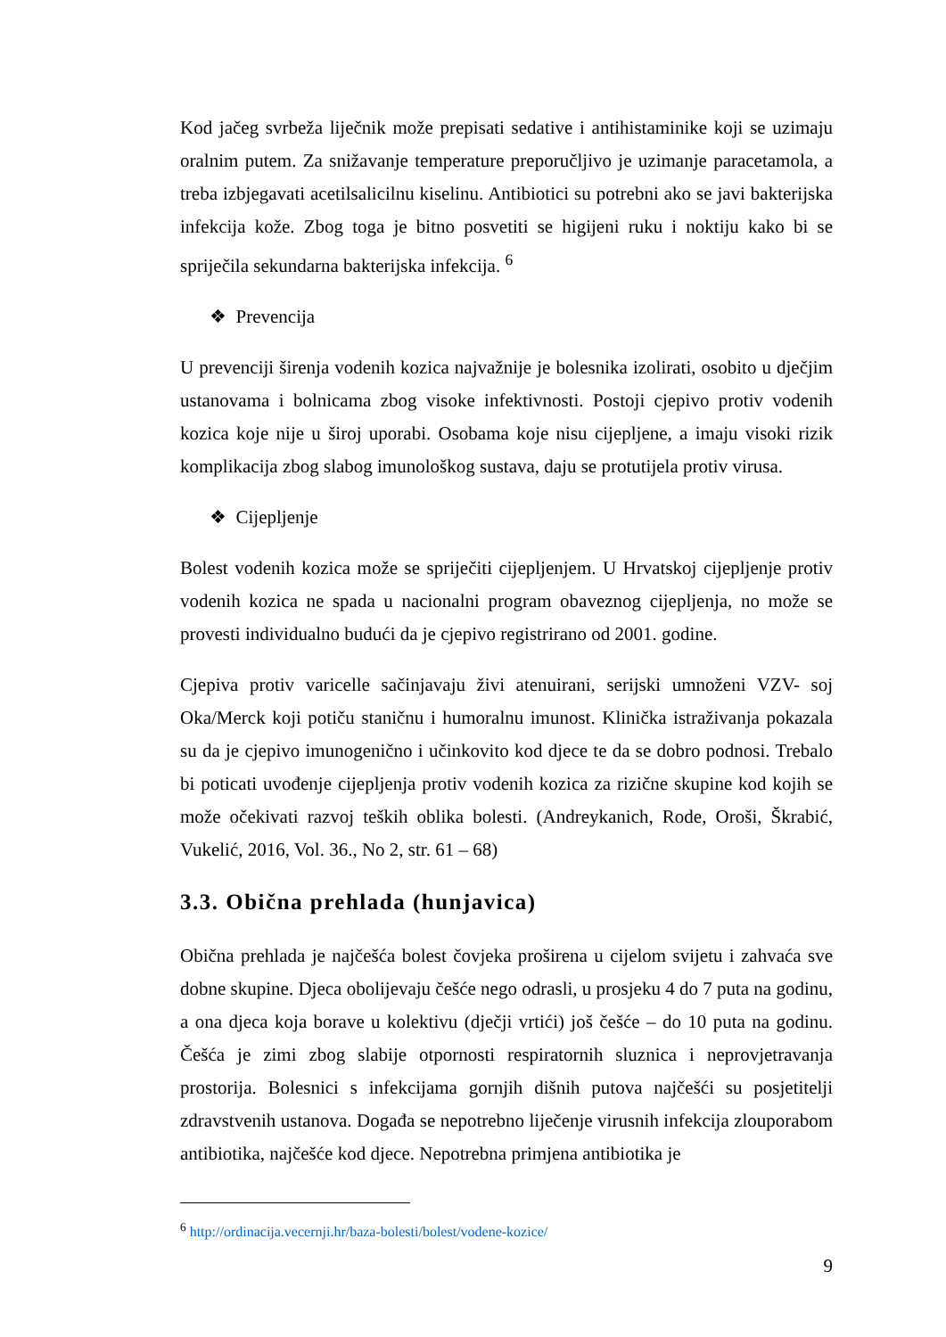Kod jačeg svrbeža liječnik može prepisati sedative i antihistaminike koji se uzimaju oralnim putem. Za snižavanje temperature preporučljivo je uzimanje paracetamola, a treba izbjegavati acetilsalicilnu kiselinu. Antibiotici su potrebni ako se javi bakterijska infekcija kože. Zbog toga je bitno posvetiti se higijeni ruku i noktiju kako bi se spriječila sekundarna bakterijska infekcija. <sup>6</sup>
❖ Prevencija
U prevenciji širenja vodenih kozica najvažnije je bolesnika izolirati, osobito u dječjim ustanovama i bolnicama zbog visoke infektivnosti. Postoji cjepivo protiv vodenih kozica koje nije u široj uporabi. Osobama koje nisu cijepljene, a imaju visoki rizik komplikacija zbog slabog imunološkog sustava, daju se protutijela protiv virusa.
❖ Cijepljenje
Bolest vodenih kozica može se spriječiti cijepljenjem. U Hrvatskoj cijepljenje protiv vodenih kozica ne spada u nacionalni program obaveznog cijepljenja, no može se provesti individualno budući da je cjepivo registrirano od 2001. godine.
Cjepiva protiv varicelle sačinjavaju živi atenuirani, serijski umnoženi VZV- soj Oka/Merck koji potiču staničnu i humoralnu imunost. Klinička istraživanja pokazala su da je cjepivo imunogenično i učinkovito kod djece te da se dobro podnosi. Trebalo bi poticati uvođenje cijepljenja protiv vodenih kozica za rizične skupine kod kojih se može očekivati razvoj teških oblika bolesti. (Andreykanich, Rode, Oroši, Škrabić, Vukelić, 2016, Vol. 36., No 2, str. 61 – 68)
3.3. Obična prehlada (hunjavica)
Obična prehlada je najčešća bolest čovjeka proširena u cijelom svijetu i zahvaća sve dobne skupine. Djeca obolijevaju češće nego odrasli, u prosjeku 4 do 7 puta na godinu, a ona djeca koja borave u kolektivu (dječji vrtići) još češće – do 10 puta na godinu. Češća je zimi zbog slabije otpornosti respiratornih sluznica i neprovjetravanja prostorija. Bolesnici s infekcijama gornjih dišnih putova najčešći su posjetitelji zdravstvenih ustanova. Događa se nepotrebno liječenje virusnih infekcija zlouporabom antibiotika, najčešće kod djece. Nepotrebna primjena antibiotika je
<sup>6</sup> http://ordinacija.vecernji.hr/baza-bolesti/bolest/vodene-kozice/
9